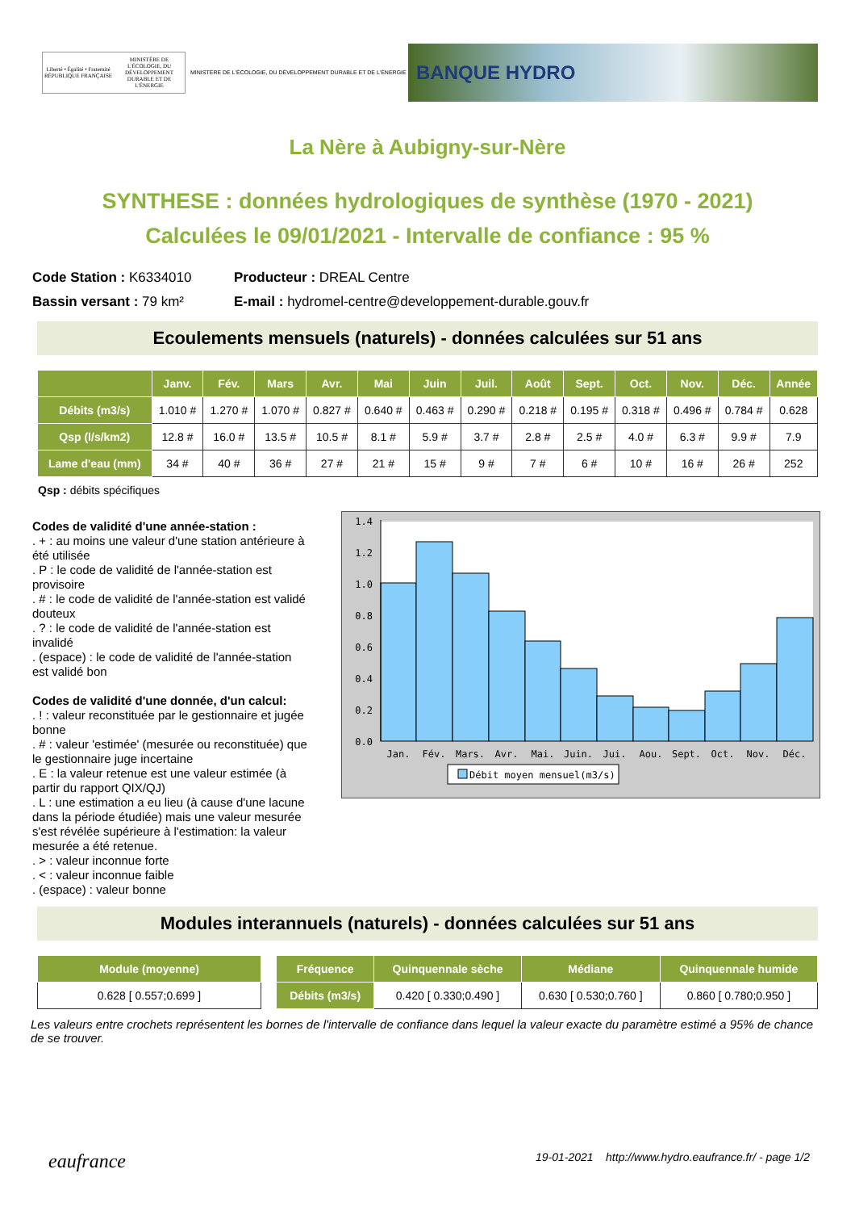Liberté • Égalité • Fraternité RÉPUBLIQUE FRANÇAISE
MINISTÈRE DE L'ÉCOLOGIE, DU DÉVELOPPEMENT DURABLE ET DE L'ÉNERGIE
MINISTÈRE DE L'ÉCOLOGIE, DU DÉVELOPPEMENT DURABLE ET DE L'ÉNERGIE
BANQUE HYDRO
La Nère à Aubigny-sur-Nère
SYNTHESE : données hydrologiques de synthèse (1970 - 2021)
Calculées le 09/01/2021 - Intervalle de confiance : 95 %
Code Station : K6334010
Producteur : DREAL Centre
Bassin versant : 79 km²
E-mail : hydromel-centre@developpement-durable.gouv.fr
Ecoulements mensuels (naturels) - données calculées sur 51 ans
| | Janv. | Fév. | Mars | Avr. | Mai | Juin | Juil. | Août | Sept. | Oct. | Nov. | Déc. | Année |
| --- | --- | --- | --- | --- | --- | --- | --- | --- | --- | --- | --- | --- | --- |
| Débits (m3/s) | 1.010 # | 1.270 # | 1.070 # | 0.827 # | 0.640 # | 0.463 # | 0.290 # | 0.218 # | 0.195 # | 0.318 # | 0.496 # | 0.784 # | 0.628 |
| Qsp (l/s/km2) | 12.8 # | 16.0 # | 13.5 # | 10.5 # | 8.1 # | 5.9 # | 3.7 # | 2.8 # | 2.5 # | 4.0 # | 6.3 # | 9.9 # | 7.9 |
| Lame d'eau (mm) | 34 # | 40 # | 36 # | 27 # | 21 # | 15 # | 9 # | 7 # | 6 # | 10 # | 16 # | 26 # | 252 |
Qsp : débits spécifiques
Codes de validité d'une année-station :
. + : au moins une valeur d'une station antérieure à été utilisée
. P : le code de validité de l'année-station est provisoire
. # : le code de validité de l'année-station est validé douteux
. ? : le code de validité de l'année-station est invalidé
. (espace) : le code de validité de l'année-station est validé bon
Codes de validité d'une donnée, d'un calcul:
. ! : valeur reconstituée par le gestionnaire et jugée bonne
. # : valeur 'estimée' (mesurée ou reconstituée) que le gestionnaire juge incertaine
. E : la valeur retenue est une valeur estimée (à partir du rapport QIX/QJ)
. L : une estimation a eu lieu (à cause d'une lacune dans la période étudiée) mais une valeur mesurée s'est révélée supérieure à l'estimation: la valeur mesurée a été retenue.
. > : valeur inconnue forte
. < : valeur inconnue faible
. (espace) : valeur bonne
1.4
1.2
1.0
0.8
0.6
0.4
0.2
0.0
Jan.
Fév.
Mars.
Avr.
Mai.
Juin.
Jui.
Aou.
Sept.
Oct.
Nov.
Déc.
Débit moyen mensuel(m3/s)
Modules interannuels (naturels) - données calculées sur 51 ans
| Module (moyenne) |
| --- |
| 0.628 [ 0.557;0.699 ] |
| Fréquence | Quinquennale sèche | Médiane | Quinquennale humide |
| --- | --- | --- | --- |
| Débits (m3/s) | 0.420 [ 0.330;0.490 ] | 0.630 [ 0.530;0.760 ] | 0.860 [ 0.780;0.950 ] |
Les valeurs entre crochets représentent les bornes de l'intervalle de confiance dans lequel la valeur exacte du paramètre estimé a 95% de chance de se trouver.
eaufrance 19-01-2021 http://www.hydro.eaufrance.fr/ - page 1/2